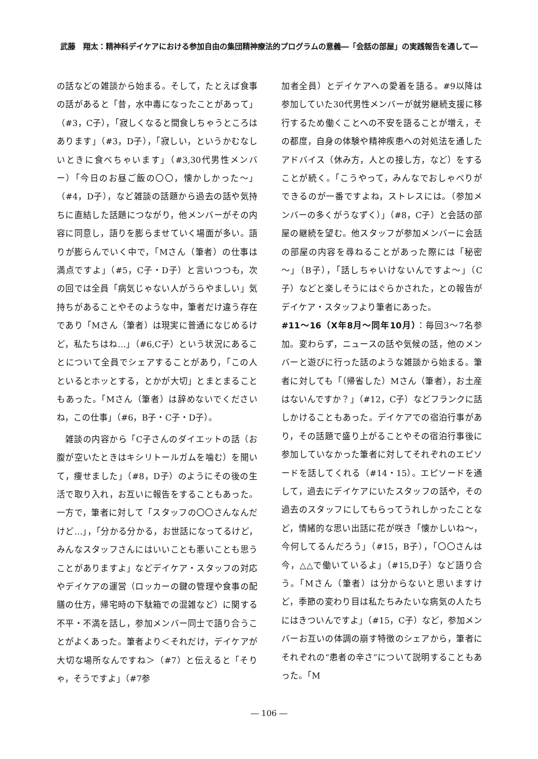武藤　翔太：精神科デイケアにおける参加自由の集団精神療法的プログラムの意義―「会話の部屋」の実践報告を通して―
の話などの雑談から始まる。そして，たとえば食事の話があると「昔，水中毒になったことがあって」（#3，C子），「寂しくなると間食しちゃうところはあります」（#3，D子），「寂しい，というかむなしいときに食べちゃいます」（#3,30代男性メンバー）「今日のお昼ご飯の〇〇，懐かしかった～」（#4，D子），など雑談の話題から過去の話や気持ちに直結した話題につながり，他メンバーがその内容に同意し，語りを膨らませていく場面が多い。語りが膨らんでいく中で，「Mさん（筆者）の仕事は満点ですよ」（#5，C子・D子）と言いつつも，次の回では全員「病気じゃない人がうらやましい」気持ちがあることやそのような中，筆者だけ違う存在であり「Mさん（筆者）は現実に普通になじめるけど，私たちはね…」（#6,C子）という状況にあることについて全員でシェアすることがあり，「この人といるとホッとする，とかが大切」とまとまることもあった。「Mさん（筆者）は辞めないでくださいね，この仕事」（#6，B子・C子・D子）。
雑談の内容から「C子さんのダイエットの話（お腹が空いたときはキシリトールガムを噛む）を聞いて，痩せました」（#8，D子）のようにその後の生活で取り入れ，お互いに報告をすることもあった。一方で，筆者に対して「スタッフの〇〇さんなんだけど…」，「分かる分かる，お世話になってるけど，みんなスタッフさんにはいいことも悪いことも思うことがありますよ」などデイケア・スタッフの対応やデイケアの運営（ロッカーの鍵の管理や食事の配膳の仕方，帰宅時の下駄箱での混雑など）に関する不平・不満を話し，参加メンバー同士で語り合うことがよくあった。筆者より＜それだけ，デイケアが大切な場所なんですね＞（#7）と伝えると「そりゃ，そうですよ」（#7参
加者全員）とデイケアへの愛着を語る。#9以降は参加していた30代男性メンバーが就労継続支援に移行するため働くことへの不安を語ることが増え，その都度，自身の体験や精神疾患への対処法を通したアドバイス（休み方，人との接し方，など）をすることが続く。「こうやって，みんなでおしゃべりができるのが一番ですよね，ストレスには。（参加メンバーの多くがうなずく）」（#8，C子）と会話の部屋の継続を望む。他スタッフが参加メンバーに会話の部屋の内容を尋ねることがあった際には「秘密～」（B子），「話しちゃいけないんですよ～」（C子）などと楽しそうにはぐらかされた，との報告がデイケア・スタッフより筆者にあった。
#11～16（X年8月～同年10月）：毎回3～7名参加。変わらず，ニュースの話や気候の話，他のメンバーと遊びに行った話のような雑談から始まる。筆者に対しても「（帰省した）Mさん（筆者），お土産はないんですか？」（#12，C子）などフランクに話しかけることもあった。デイケアでの宿泊行事があり，その話題で盛り上がることやその宿泊行事後に参加していなかった筆者に対してそれぞれのエピソードを話してくれる（#14・15）。エピソードを通して，過去にデイケアにいたスタッフの話や，その過去のスタッフにしてもらってうれしかったことなど，情緒的な思い出話に花が咲き「懐かしいね～，今何してるんだろう」（#15，B子），「〇〇さんは今，△△で働いているよ」（#15,D子）など語り合う。「Mさん（筆者）は分からないと思いますけど，季節の変わり目は私たちみたいな病気の人たちにはきついんですよ」（#15，C子）など，参加メンバーお互いの体調の崩す特徴のシェアから，筆者にそれぞれの“患者の辛さ”について説明することもあった。「M
― 106 ―